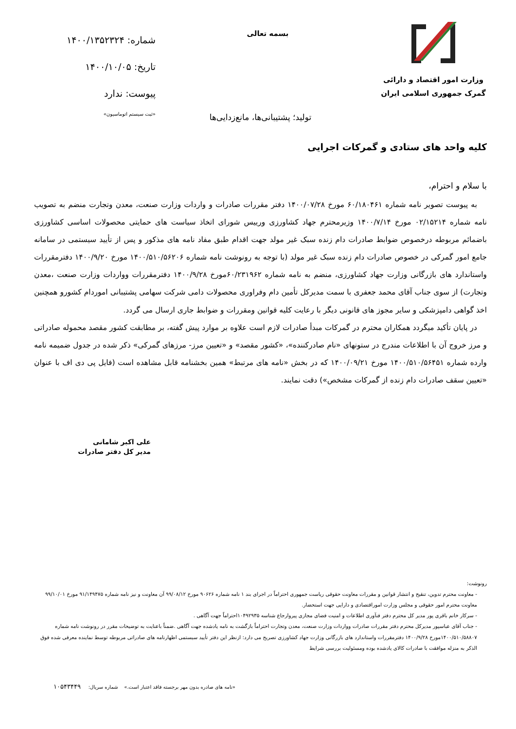وزارت امور اقتصاد و دارائی
گمرک جمهوری اسلامی ایران
بسمه تعالی
شماره: ۱۴۰۰/۱۳۵۲۳۲۴
تاریخ: ۱۴۰۰/۱۰/۰۵
پیوست: ندارد
«ثبت سیستم اتوماسیون»
تولید؛ پشتیبانی‌ها، مانع‌زدایی‌ها
کلیه واحد های ستادی و گمرکات اجرایی
با سلام و احترام،
به پیوست تصویر نامه شماره ۶۰/۱۸۰۴۶۱ مورخ ۱۴۰۰/۰۷/۲۸ دفتر مقررات صادرات و واردات وزارت صنعت، معدن وتجارت منضم به تصویب نامه شماره ۰۲/۱۵۲۱۴ مورخ ۱۴۰۰/۷/۱۴ وزیرمحترم جهاد کشاورزی ورییس شورای اتخاذ سیاست های حمایتی محصولات اساسی کشاورزی باضمائم مربوطه درخصوص ضوابط صادرات دام زنده سبک غیر مولد جهت اقدام طبق مفاد نامه های مذکور و پس از تأیید سیستمی در سامانه جامع امور گمرکی در خصوص صادرات دام زنده سبک غیر مولد (با توجه به رونوشت نامه شماره ۱۴۰۰/۵۱۰/۵۶۲۰۶ مورخ ۱۴۰۰/۹/۲۰ دفترمقررات واستاندارد های بازرگانی وزارت جهاد کشاورزی، منضم به نامه شماره ۶۰/۲۳۱۹۶۲مورخ ۱۴۰۰/۹/۲۸ دفترمقررات وواردات وزارت صنعت ،معدن وتجارت) از سوی جناب آقای محمد جعفری با سمت مدیرکل تأمین دام وفراوری محصولات دامی شرکت سهامی پشتیبانی اموردام کشورو همچنین اخذ گواهی دامپزشکی و سایر مجوز های قانونی دیگر با رعایت کلیه قوانین ومقررات و ضوابط جاری ارسال می گردد.
در پایان تأکید میگردد همکاران محترم در گمرکات مبدأ صادرات لازم است علاوه بر موارد پیش گفته، بر مطابقت کشور مقصد محموله صادراتی و مرز خروج آن با اطلاعات مندرج در ستونهای «نام صادرکننده»، «کشور مقصد» و «تعیین مرز- مرزهای گمرکی» ذکر شده در جدول ضمیمه نامه وارده شماره ۱۴۰۰/۵۱۰/۵۶۴۵۱ مورخ ۱۴۰۰/۰۹/۲۱ که در بخش «نامه های مرتبط» همین بخشنامه قابل مشاهده است (فایل پی دی اف با عنوان «تعیین سقف صادرات دام زنده از گمرکات مشخص») دقت نمایند.
علی اکبر شامانی
مدیر کل دفتر صادرات
رونوشت:
- معاونت محترم تدوین، تنقیح و انتشار قوانین و مقررات معاونت حقوقی ریاست جمهوری احتراماً در اجرای بند ۱ نامه شماره ۹۰۶۲۶ مورخ ۹۹/۰۸/۱۲ آن معاونت و نیز نامه شماره ۹۱/۱۴۹۴۷۵ مورخ ۹۹/۱۰/۰۱ معاونت محترم امور حقوقی و مجلس وزارت اموراقتصادی و دارایی جهت استحضار.
- سرکار خانم باقری پور مدیر کل محترم دفتر فنآوری اطلاعات و امنیت فضای مجازی پیروارجاع شناسه ۱۰۴۹۲۹۳۵احتراماً جهت آگاهی .
- جناب آقای عباسپور مدیرکل محترم دفتر مقررات صادرات وواردات وزارت صنعت، معدن وتجارت احتراماً بازگشت به نامه یادشده جهت آگاهی .ضمناً باعنایت به توضیحات مقرر در رونوشت نامه شماره ۱۴۰۰/۵۱۰/۵۸۸۰۷مورخ ۱۴۰۰/۹/۲۸ دفترمقررات واستاندارد های بازرگانی وزارت جهاد کشاورزی تصریح می دارد: ازنظر این دفتر تأیید سیستمی اظهارنامه های صادراتی مربوطه توسط نماینده معرفی شده فوق الذکر به منزله موافقت با صادرات کالای یادشده بوده ومسئولیت بررسی شرایط
«نامه های صادره بدون مهر برجسته فاقد اعتبار است.» شماره سریال: ۱۰۵۴۳۴۴۹